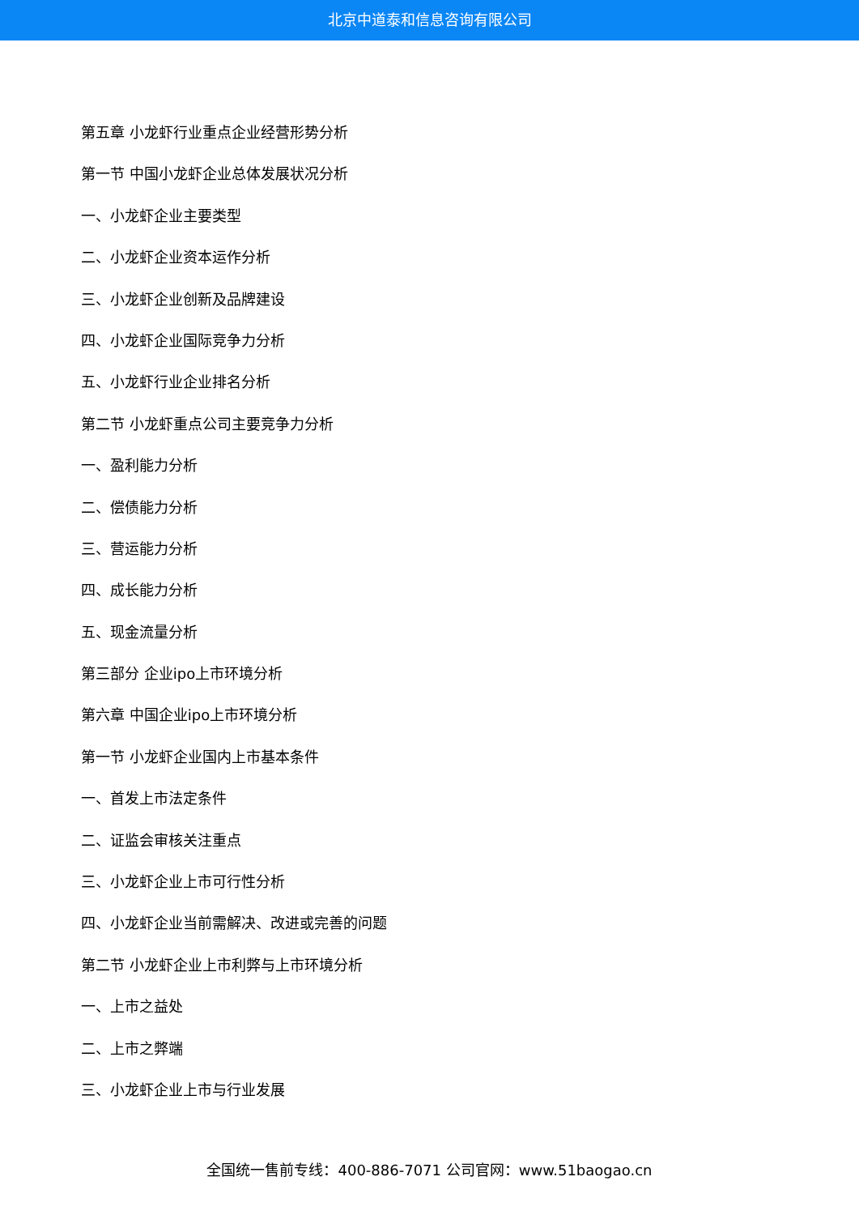北京中道泰和信息咨询有限公司
第五章 小龙虾行业重点企业经营形势分析
第一节 中国小龙虾企业总体发展状况分析
一、小龙虾企业主要类型
二、小龙虾企业资本运作分析
三、小龙虾企业创新及品牌建设
四、小龙虾企业国际竞争力分析
五、小龙虾行业企业排名分析
第二节 小龙虾重点公司主要竞争力分析
一、盈利能力分析
二、偿债能力分析
三、营运能力分析
四、成长能力分析
五、现金流量分析
第三部分 企业ipo上市环境分析
第六章 中国企业ipo上市环境分析
第一节 小龙虾企业国内上市基本条件
一、首发上市法定条件
二、证监会审核关注重点
三、小龙虾企业上市可行性分析
四、小龙虾企业当前需解决、改进或完善的问题
第二节 小龙虾企业上市利弊与上市环境分析
一、上市之益处
二、上市之弊端
三、小龙虾企业上市与行业发展
全国统一售前专线：400-886-7071 公司官网：www.51baogao.cn